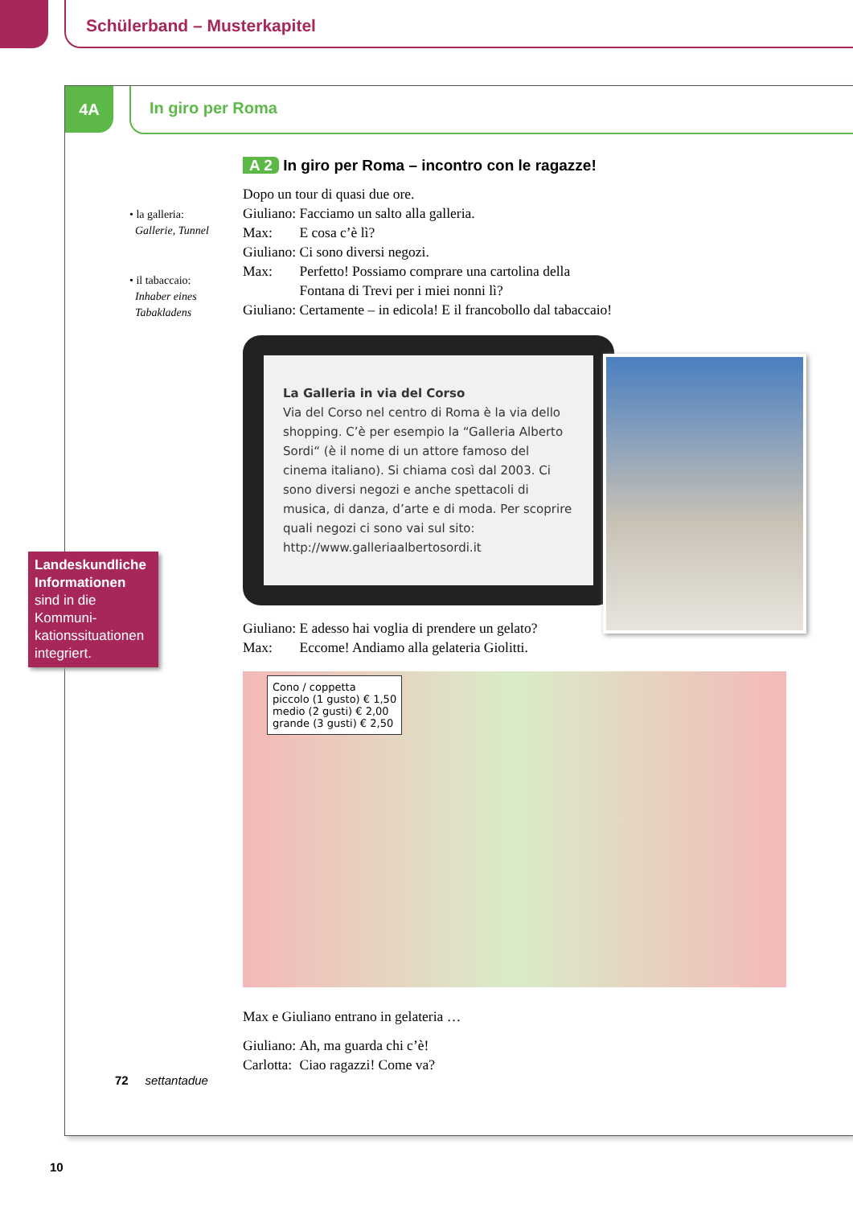Schülerband – Musterkapitel
4A In giro per Roma
• la galleria:
Gallerie, Tunnel
• il tabaccaio:
Inhaber eines
Tabakladens
A 2 In giro per Roma – incontro con le ragazze!
| Dopo un tour di quasi due ore. | |
| Giuliano: | Facciamo un salto alla galleria. |
| Max: | E cosa c’è lì? |
| Giuliano: | Ci sono diversi negozi. |
| Max: | Perfetto! Possiamo comprare una cartolina della Fontana di Trevi per i miei nonni lì? |
| Giuliano: | Certamente – in edicola! E il francobollo dal tabaccaio! |
La Galleria in via del Corso
Via del Corso nel centro di Roma è la via dello shopping. C’è per esempio la “Galleria Alberto Sordi“ (è il nome di un attore famoso del cinema italiano). Si chiama così dal 2003. Ci sono diversi negozi e anche spettacoli di musica, di danza, d’arte e di moda. Per scoprire quali negozi ci sono vai sul sito: http://www.galleriaalbertosordi.it
| Giuliano: | E adesso hai voglia di prendere un gelato? |
| Max: | Eccome! Andiamo alla gelateria Giolitti. |
Cono / coppetta
piccolo (1 gusto) € 1,50
medio (2 gusti) € 2,00
grande (3 gusti) € 2,50
Max e Giuliano entrano in gelateria …
| Giuliano: | Ah, ma guarda chi c’è! |
| Carlotta: | Ciao ragazzi! Come va? |
72 settantadue
Landeskundliche Informationen sind in die Kommuni-kationssituationen integriert.
10